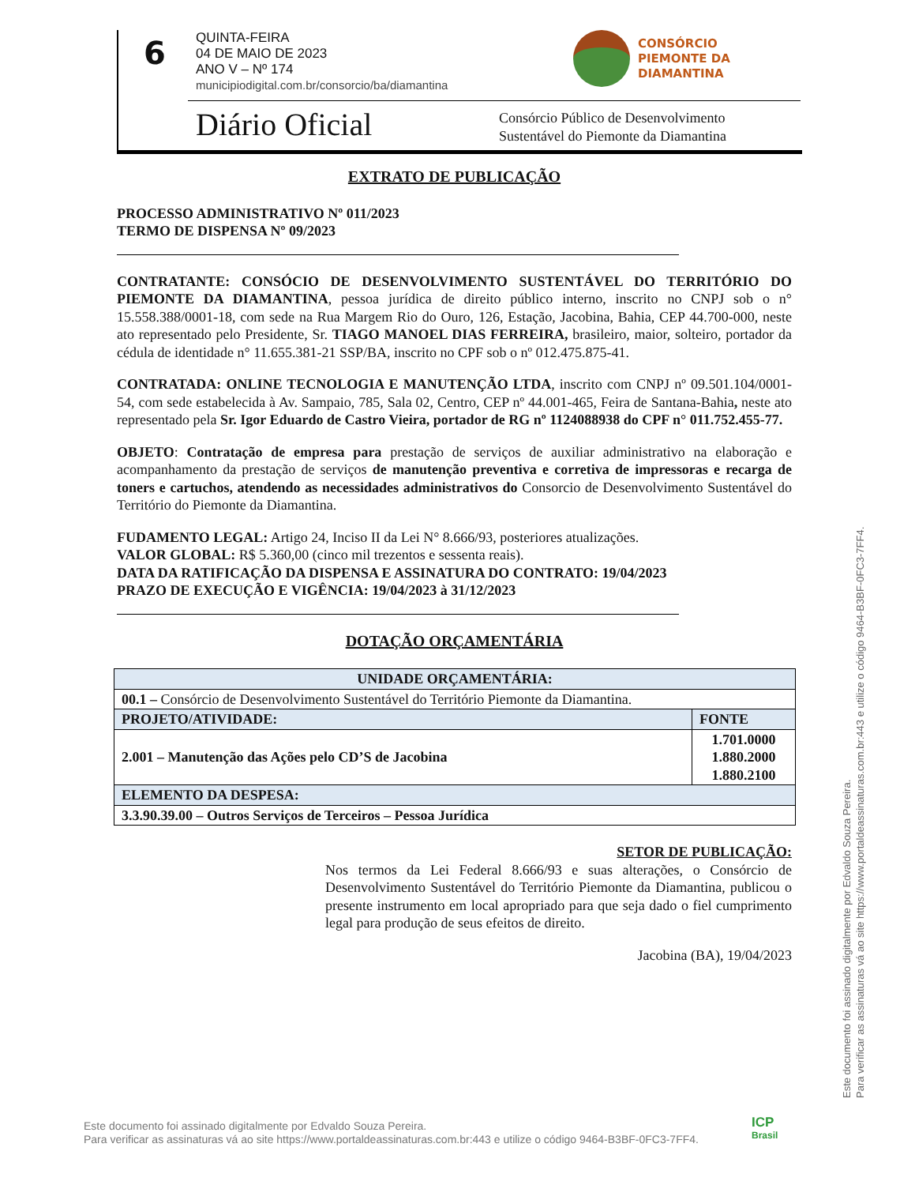6
QUINTA-FEIRA
04 DE MAIO DE 2023
ANO V – Nº 174
municipiodigital.com.br/consorcio/ba/diamantina
CONSÓRCIO
PIEMONTE DA
DIAMANTINA
Diário Oficial
Consórcio Público de Desenvolvimento
Sustentável do Piemonte da Diamantina
EXTRATO DE PUBLICAÇÃO
PROCESSO ADMINISTRATIVO Nº 011/2023
TERMO DE DISPENSA Nº 09/2023
CONTRATANTE: CONSÓCIO DE DESENVOLVIMENTO SUSTENTÁVEL DO TERRITÓRIO DO PIEMONTE DA DIAMANTINA, pessoa jurídica de direito público interno, inscrito no CNPJ sob o n° 15.558.388/0001-18, com sede na Rua Margem Rio do Ouro, 126, Estação, Jacobina, Bahia, CEP 44.700-000, neste ato representado pelo Presidente, Sr. TIAGO MANOEL DIAS FERREIRA, brasileiro, maior, solteiro, portador da cédula de identidade n° 11.655.381-21 SSP/BA, inscrito no CPF sob o nº 012.475.875-41.
CONTRATADA: ONLINE TECNOLOGIA E MANUTENÇÃO LTDA, inscrito com CNPJ nº 09.501.104/0001-54, com sede estabelecida à Av. Sampaio, 785, Sala 02, Centro, CEP nº 44.001-465, Feira de Santana-Bahia, neste ato representado pela Sr. Igor Eduardo de Castro Vieira, portador de RG nº 1124088938 do CPF n° 011.752.455-77.
OBJETO: Contratação de empresa para prestação de serviços de auxiliar administrativo na elaboração e acompanhamento da prestação de serviços de manutenção preventiva e corretiva de impressoras e recarga de toners e cartuchos, atendendo as necessidades administrativos do Consorcio de Desenvolvimento Sustentável do Território do Piemonte da Diamantina.
FUDAMENTO LEGAL: Artigo 24, Inciso II da Lei N° 8.666/93, posteriores atualizações.
VALOR GLOBAL: R$ 5.360,00 (cinco mil trezentos e sessenta reais).
DATA DA RATIFICAÇÃO DA DISPENSA E ASSINATURA DO CONTRATO: 19/04/2023
PRAZO DE EXECUÇÃO E VIGÊNCIA: 19/04/2023 à 31/12/2023
DOTAÇÃO ORÇAMENTÁRIA
| UNIDADE ORÇAMENTÁRIA: | |
| 00.1 – Consórcio de Desenvolvimento Sustentável do Território Piemonte da Diamantina. | |
| PROJETO/ATIVIDADE: | FONTE |
| 2.001 – Manutenção das Ações pelo CD’S de Jacobina | 1.701.0000 1.880.2000 1.880.2100 |
| ELEMENTO DA DESPESA: | |
| 3.3.90.39.00 – Outros Serviços de Terceiros – Pessoa Jurídica | |
SETOR DE PUBLICAÇÃO:
Nos termos da Lei Federal 8.666/93 e suas alterações, o Consórcio de Desenvolvimento Sustentável do Território Piemonte da Diamantina, publicou o presente instrumento em local apropriado para que seja dado o fiel cumprimento legal para produção de seus efeitos de direito.
Jacobina (BA), 19/04/2023
Este documento foi assinado digitalmente por Edvaldo Souza Pereira.
Para verificar as assinaturas vá ao site https://www.portaldeassinaturas.com.br:443 e utilize o código 9464-B3BF-0FC3-7FF4.
Este documento foi assinado digitalmente por Edvaldo Souza Pereira.
Para verificar as assinaturas vá ao site https://www.portaldeassinaturas.com.br:443 e utilize o código 9464-B3BF-0FC3-7FF4.
ICP
Brasil